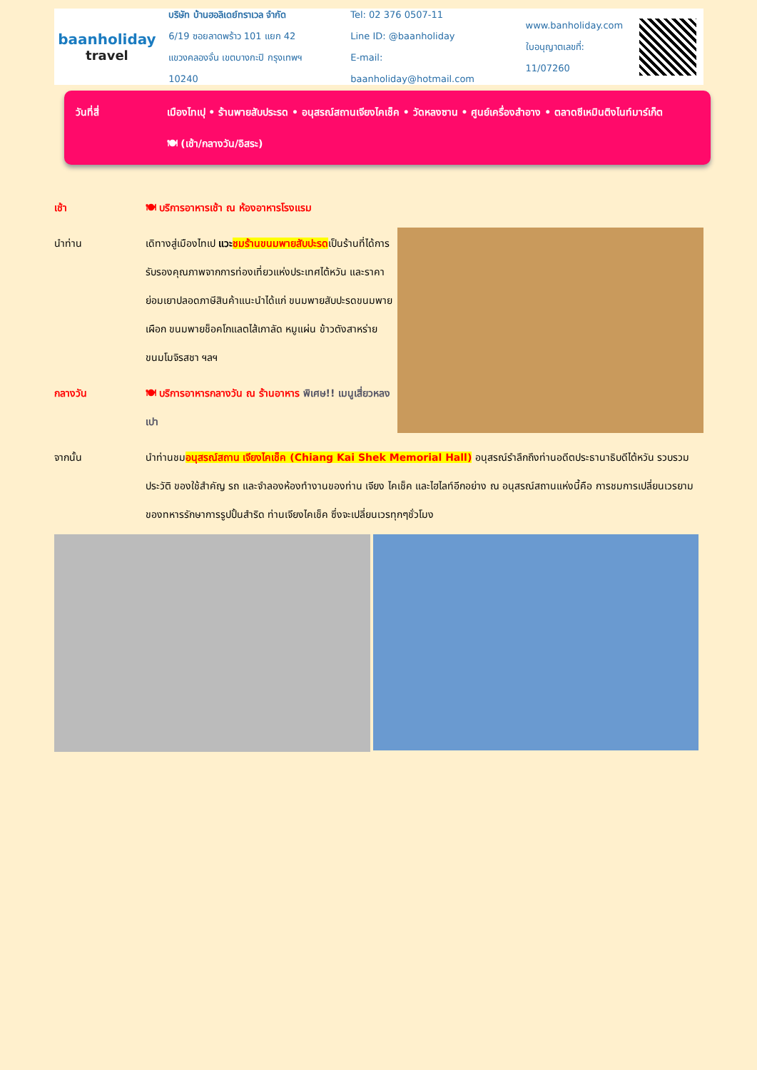baanholiday
travel
บริษัท บ้านฮอลิเดย์ทราเวล จำกัด
6/19 ซอยลาดพร้าว 101 แยก 42
แขวงคลองจั่น เขตบางกะปิ กรุงเทพฯ 10240
Tel: 02 376 0507-11
Line ID: @baanholiday
E-mail: baanholiday@hotmail.com
www.banholiday.com
ใบอนุญาตเลขที่: 11/07260
วันที่สี่ เมืองไทเปุ • ร้านพายสับประรด • อนุสรณ์สถานเจียงไคเช็ค • วัดหลงซาน • ศูนย์เครื่องสำอาง • ตลาดซีเหมินติงไนท์มาร์เก็ต 🍽 (เช้า/กลางวัน/อิสระ)
เช้า 🍽 บริการอาหารเช้า ณ ห้องอาหารโรงแรม
นำท่าน เดิทางสู่เมืองไทเป แวะ ชมร้านขนมพายสับปะรดเป็นร้านที่ได้การรับรองคุณภาพจากการท่องเที่ยวแห่งประเทศไต้หวัน และราคาย่อมเยาปลอดภาษีสินค้าแนะนำได้แก่ ขนมพายสับปะรดขนมพายเผือก ขนมพายช็อคโกแลตไส้เกาลัด หมูแผ่น ข้าวตังสาหร่าย ขนมโมจิรสชา ฯลฯ
กลางวัน 🍽 บริการอาหารกลางวัน ณ ร้านอาหาร พิเศษ!! เมนูเสี่ยวหลงเปา
จากนั้น นำท่านชมอนุสรณ์สถาน เจียงไคเช็ค (Chiang Kai Shek Memorial Hall) อนุสรณ์รำลึกถึงท่านอดีตประธานาธิบดีไต้หวัน รวบรวมประวัติ ของใช้สำคัญ รถ และจำลองห้องทำงานของท่าน เจียง ไคเช็ค และไฮไลท์อีกอย่าง ณ อนุสรณ์สถานแห่งนี้คือ การชมการเปลี่ยนเวรยามของทหารรักษาการรูปปั้นสำริด ท่านเจียงไคเช็ค ซึ่งจะเปลี่ยนเวรทุกๆชั่วโมง